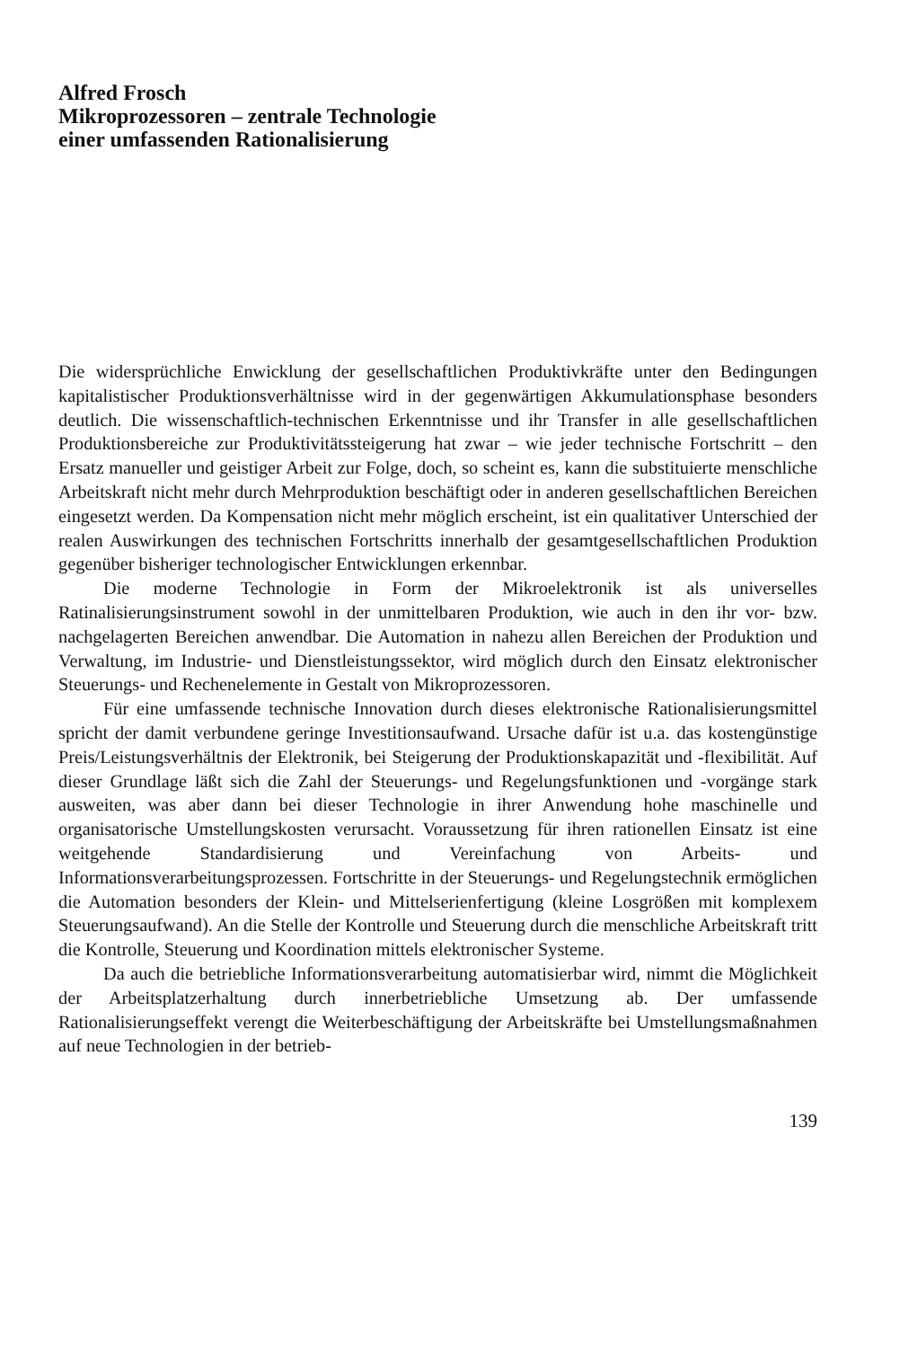Alfred Frosch
Mikroprozessoren – zentrale Technologie
einer umfassenden Rationalisierung
Die widersprüchliche Enwicklung der gesellschaftlichen Produktivkräfte unter den Bedingungen kapitalistischer Produktionsverhältnisse wird in der gegenwärtigen Akkumulationsphase besonders deutlich. Die wissenschaftlich-technischen Erkenntnisse und ihr Transfer in alle gesellschaftlichen Produktionsbereiche zur Produktivitätssteigerung hat zwar – wie jeder technische Fortschritt – den Ersatz manueller und geistiger Arbeit zur Folge, doch, so scheint es, kann die substituierte menschliche Arbeitskraft nicht mehr durch Mehrproduktion beschäftigt oder in anderen gesellschaftlichen Bereichen eingesetzt werden. Da Kompensation nicht mehr möglich erscheint, ist ein qualitativer Unterschied der realen Auswirkungen des technischen Fortschritts innerhalb der gesamtgesellschaftlichen Produktion gegenüber bisheriger technologischer Entwicklungen erkennbar.
Die moderne Technologie in Form der Mikroelektronik ist als universelles Ratinalisierungsinstrument sowohl in der unmittelbaren Produktion, wie auch in den ihr vor- bzw. nachgelagerten Bereichen anwendbar. Die Automation in nahezu allen Bereichen der Produktion und Verwaltung, im Industrie- und Dienstleistungssektor, wird möglich durch den Einsatz elektronischer Steuerungs- und Rechenelemente in Gestalt von Mikroprozessoren.
Für eine umfassende technische Innovation durch dieses elektronische Rationalisierungsmittel spricht der damit verbundene geringe Investitionsaufwand. Ursache dafür ist u.a. das kostengünstige Preis/Leistungsverhältnis der Elektronik, bei Steigerung der Produktionskapazität und -flexibilität. Auf dieser Grundlage läßt sich die Zahl der Steuerungs- und Regelungsfunktionen und -vorgänge stark ausweiten, was aber dann bei dieser Technologie in ihrer Anwendung hohe maschinelle und organisatorische Umstellungskosten verursacht. Voraussetzung für ihren rationellen Einsatz ist eine weitgehende Standardisierung und Vereinfachung von Arbeits- und Informationsverarbeitungsprozessen. Fortschritte in der Steuerungs- und Regelungstechnik ermöglichen die Automation besonders der Klein- und Mittelserienfertigung (kleine Losgrößen mit komplexem Steuerungsaufwand). An die Stelle der Kontrolle und Steuerung durch die menschliche Arbeitskraft tritt die Kontrolle, Steuerung und Koordination mittels elektronischer Systeme.
Da auch die betriebliche Informationsverarbeitung automatisierbar wird, nimmt die Möglichkeit der Arbeitsplatzerhaltung durch innerbetriebliche Umsetzung ab. Der umfassende Rationalisierungseffekt verengt die Weiterbeschäftigung der Arbeitskräfte bei Umstellungsmaßnahmen auf neue Technologien in der betrieb-
139